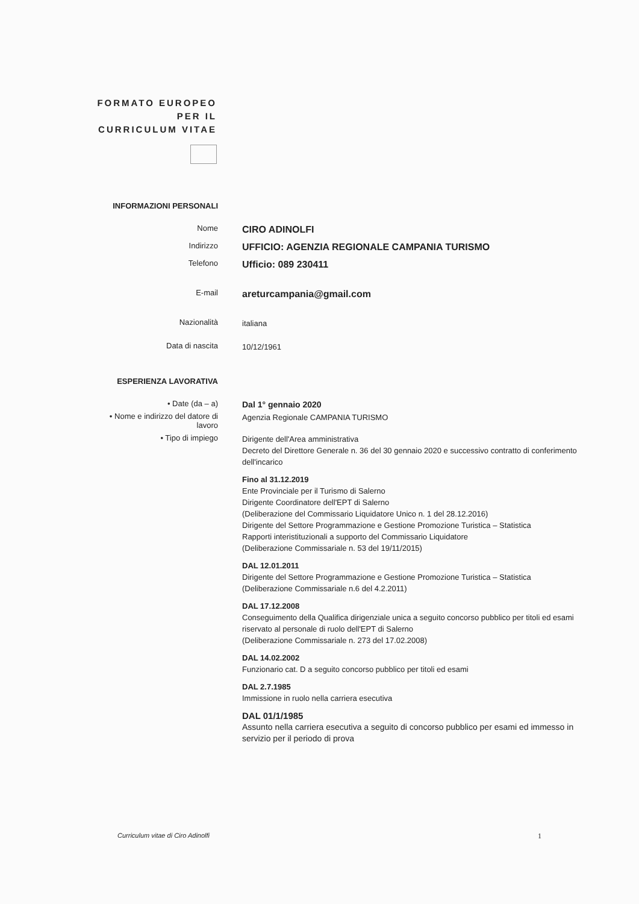FORMATO EUROPEO PER IL CURRICULUM VITAE
INFORMAZIONI PERSONALI
Nome
CIRO ADINOLFI
Indirizzo
UFFICIO: AGENZIA REGIONALE CAMPANIA TURISMO
Telefono
Ufficio: 089 230411
E-mail
areturcampania@gmail.com
Nazionalità
italiana
Data di nascita
10/12/1961
ESPERIENZA LAVORATIVA
• Date (da – a)
Dal 1° gennaio 2020
• Nome e indirizzo del datore di lavoro
Agenzia Regionale CAMPANIA TURISMO
• Tipo di impiego
Dirigente dell'Area amministrativa
Decreto del Direttore Generale n. 36 del 30 gennaio 2020 e successivo contratto di conferimento dell'incarico
Fino al 31.12.2019
Ente Provinciale per il Turismo di Salerno
Dirigente Coordinatore dell'EPT di Salerno
(Deliberazione del Commissario Liquidatore Unico n. 1 del 28.12.2016)
Dirigente del Settore Programmazione e Gestione Promozione Turistica – Statistica
Rapporti interistituzionali a supporto del Commissario Liquidatore
(Deliberazione Commissariale n. 53 del 19/11/2015)
DAL 12.01.2011
Dirigente del Settore Programmazione e Gestione Promozione Turistica – Statistica
(Deliberazione Commissariale n.6 del 4.2.2011)
DAL 17.12.2008
Conseguimento della Qualifica dirigenziale unica a seguito concorso pubblico per titoli ed esami riservato al personale di ruolo dell'EPT di Salerno
(Deliberazione Commissariale n. 273 del 17.02.2008)
DAL 14.02.2002
Funzionario cat. D a seguito concorso pubblico per titoli ed esami
DAL 2.7.1985
Immissione in ruolo nella carriera esecutiva
DAL 01/1/1985
Assunto nella carriera esecutiva a seguito di concorso pubblico per esami ed immesso in servizio per il periodo di prova
Curriculum vitae di Ciro Adinolfi
1